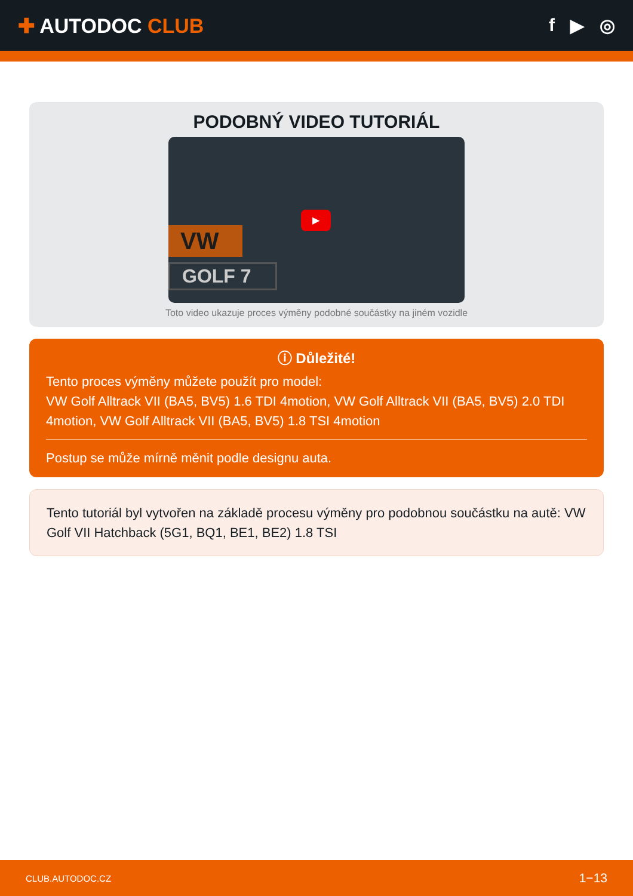✚ AUTODOC CLUB f ▶ ◎
PODOBNÝ VIDEO TUTORIÁL
VW
GOLF 7
▶
Toto video ukazuje proces výměny podobné součástky na jiném vozidle
ⓘ Důležité!
Tento proces výměny můžete použít pro model:
VW Golf Alltrack VII (BA5, BV5) 1.6 TDI 4motion, VW Golf Alltrack VII (BA5, BV5) 2.0 TDI 4motion, VW Golf Alltrack VII (BA5, BV5) 1.8 TSI 4motion
Postup se může mírně měnit podle designu auta.
Tento tutoriál byl vytvořen na základě procesu výměny pro podobnou součástku na autě: VW Golf VII Hatchback (5G1, BQ1, BE1, BE2) 1.8 TSI
CLUB.AUTODOC.CZ 1−13